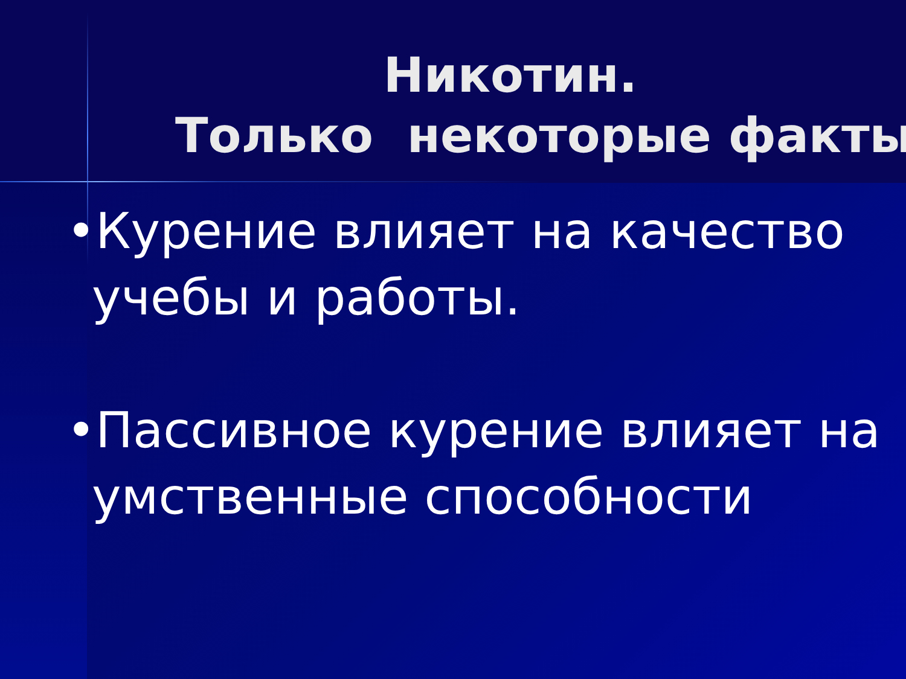Никотин.
Только некоторые факты
•Курение влияет на качество учебы и работы.
•Пассивное курение влияет на умственные способности